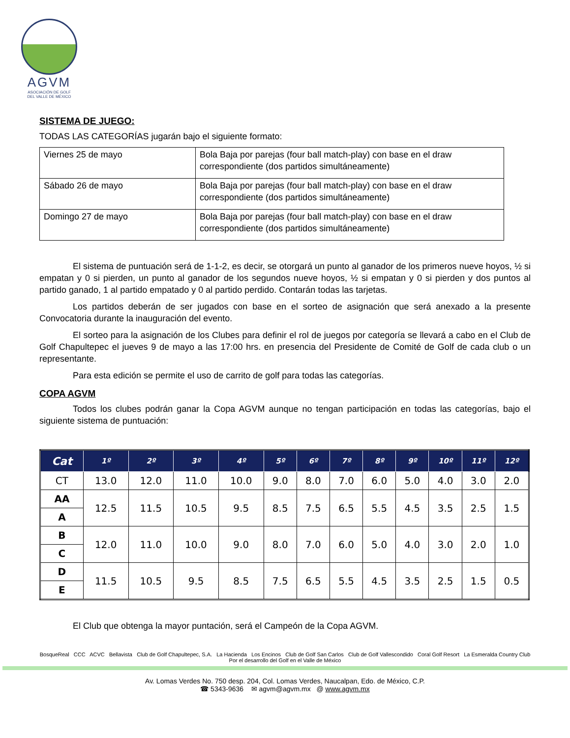AGVM
ASOCIACIÓN DE GOLF
DEL VALLE DE MÉXICO
SISTEMA DE JUEGO:
TODAS LAS CATEGORÍAS jugarán bajo el siguiente formato:
| Viernes 25 de mayo | Bola Baja por parejas (four ball match-play) con base en el draw correspondiente (dos partidos simultáneamente) |
| Sábado 26 de mayo | Bola Baja por parejas (four ball match-play) con base en el draw correspondiente (dos partidos simultáneamente) |
| Domingo 27 de mayo | Bola Baja por parejas (four ball match-play) con base en el draw correspondiente (dos partidos simultáneamente) |
El sistema de puntuación será de 1-1-2, es decir, se otorgará un punto al ganador de los primeros nueve hoyos, ½ si empatan y 0 si pierden, un punto al ganador de los segundos nueve hoyos, ½ si empatan y 0 si pierden y dos puntos al partido ganado, 1 al partido empatado y 0 al partido perdido. Contarán todas las tarjetas.
Los partidos deberán de ser jugados con base en el sorteo de asignación que será anexado a la presente Convocatoria durante la inauguración del evento.
El sorteo para la asignación de los Clubes para definir el rol de juegos por categoría se llevará a cabo en el Club de Golf Chapultepec el jueves 9 de mayo a las 17:00 hrs. en presencia del Presidente de Comité de Golf de cada club o un representante.
Para esta edición se permite el uso de carrito de golf para todas las categorías.
COPA AGVM
Todos los clubes podrán ganar la Copa AGVM aunque no tengan participación en todas las categorías, bajo el siguiente sistema de puntuación:
| Cat | 1º | 2º | 3º | 4º | 5º | 6º | 7º | 8º | 9º | 10º | 11º | 12º |
| --- | --- | --- | --- | --- | --- | --- | --- | --- | --- | --- | --- | --- |
| CT | 13.0 | 12.0 | 11.0 | 10.0 | 9.0 | 8.0 | 7.0 | 6.0 | 5.0 | 4.0 | 3.0 | 2.0 |
| AA | 12.5 | 11.5 | 10.5 | 9.5 | 8.5 | 7.5 | 6.5 | 5.5 | 4.5 | 3.5 | 2.5 | 1.5 |
| A | | | | | | | | | | | | |
| B | 12.0 | 11.0 | 10.0 | 9.0 | 8.0 | 7.0 | 6.0 | 5.0 | 4.0 | 3.0 | 2.0 | 1.0 |
| C | | | | | | | | | | | | |
| D | 11.5 | 10.5 | 9.5 | 8.5 | 7.5 | 6.5 | 5.5 | 4.5 | 3.5 | 2.5 | 1.5 | 0.5 |
| E | | | | | | | | | | | | |
El Club que obtenga la mayor puntación, será el Campeón de la Copa AGVM.
BosqueReal CCC ACVC Bellavista Club de Golf Chapultepec, S.A. La Hacienda Los Encinos Club de Golf San Carlos Club de Golf Vallescondido Coral Golf Resort La Esmeralda Country Club
Por el desarrollo del Golf en el Valle de México
Av. Lomas Verdes No. 750 desp. 204, Col. Lomas Verdes, Naucalpan, Edo. de México, C.P.
☎ 5343-9636 ✉ agvm@agvm.mx @ www.agvm.mx